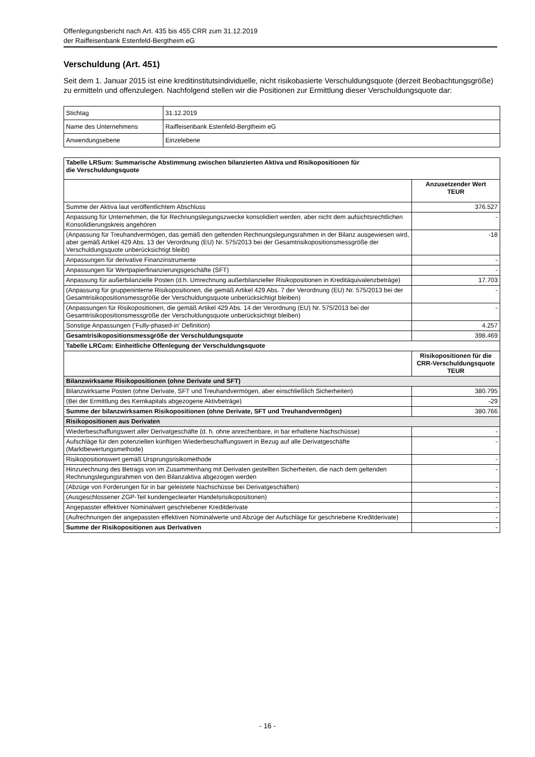Offenlegungsbericht nach Art. 435 bis 455 CRR zum 31.12.2019
der Raiffeisenbank Estenfeld-Bergtheim eG
Verschuldung (Art. 451)
Seit dem 1. Januar 2015 ist eine kreditinstitutsindividuelle, nicht risikobasierte Verschuldungsquote (derzeit Beobachtungsgröße) zu ermitteln und offenzulegen. Nachfolgend stellen wir die Positionen zur Ermittlung dieser Verschuldungsquote dar:
| Stichtag | 31.12.2019 |
| Name des Unternehmens | Raiffeisenbank Estenfeld-Bergtheim eG |
| Anwendungsebene | Einzelebene |
| Tabelle LRSum: Summarische Abstimmung zwischen bilanzierten Aktiva und Risikopositionen für die Verschuldungsquote | |
| | Anzusetzender Wert TEUR |
| Summe der Aktiva laut veröffentlichtem Abschluss | 376.527 |
| Anpassung für Unternehmen, die für Rechnungslegungszwecke konsolidiert werden, aber nicht dem aufsichtsrechtlichen Konsolidierungskreis angehören | - |
| (Anpassung für Treuhandvermögen, das gemäß den geltenden Rechnungslegungsrahmen in der Bilanz ausgewiesen wird, aber gemäß Artikel 429 Abs. 13 der Verordnung (EU) Nr. 575/2013 bei der Gesamtrisikopositionsmessgröße der Verschuldungsquote unberücksichtigt bleibt) | -18 |
| Anpassungen für derivative Finanzinstrumente | - |
| Anpassungen für Wertpapierfinanzierungsgeschäfte (SFT) | - |
| Anpassung für außerbilanzielle Posten (d.h. Umrechnung außerbilanzieller Risikopositionen in Kreditäquivalenzbeträge) | 17.703 |
| (Anpassung für gruppeninterne Risikopositionen, die gemäß Artikel 429 Abs. 7 der Verordnung (EU) Nr. 575/2013 bei der Gesamtrisikopositionsmessgröße der Verschuldungsquote unberücksichtigt bleiben) | - |
| (Anpassungen für Risikopositionen, die gemäß Artikel 429 Abs. 14 der Verordnung (EU) Nr. 575/2013 bei der Gesamtrisikopositionsmessgröße der Verschuldungsquote unberücksichtigt bleiben) | - |
| Sonstige Anpassungen ('Fully-phased-in' Definition) | 4.257 |
| Gesamtrisikopositionsmessgröße der Verschuldungsquote | 398.469 |
| Tabelle LRCom: Einheitliche Offenlegung der Verschuldungsquote | |
| | Risikopositionen für die CRR-Verschuldungsquote TEUR |
| Bilanzwirksame Risikopositionen (ohne Derivate und SFT) | |
| Bilanzwirksame Posten (ohne Derivate, SFT und Treuhandvermögen, aber einschließlich Sicherheiten) | 380.795 |
| (Bei der Ermittlung des Kernkapitals abgezogene Aktivbeträge) | -29 |
| Summe der bilanzwirksamen Risikopositionen (ohne Derivate, SFT und Treuhandvermögen) | 380.766 |
| Risikopositionen aus Derivaten | |
| Wiederbeschaffungswert aller Derivatgeschäfte (d. h. ohne anrechenbare, in bar erhaltene Nachschüsse) | - |
| Aufschläge für den potenziellen künftigen Wiederbeschaffungswert in Bezug auf alle Derivatgeschäfte (Marktbewertungsmethode) | - |
| Risikopositionswert gemäß Ursprungsrisikomethode | - |
| Hinzurechnung des Betrags von im Zusammenhang mit Derivaten gestellten Sicherheiten, die nach dem geltenden Rechnungslegungsrahmen von den Bilanzaktiva abgezogen werden | - |
| (Abzüge von Forderungen für in bar geleistete Nachschüsse bei Derivatgeschäften) | - |
| (Ausgeschlossener ZGP-Teil kundengeclearter Handelsrisikopositionen) | - |
| Angepasster effektiver Nominalwert geschriebener Kreditderivate | - |
| (Aufrechnungen der angepassten effektiven Nominalwerte und Abzüge der Aufschläge für geschriebene Kreditderivate) | - |
| Summe der Risikopositionen aus Derivativen | - |
- 16 -